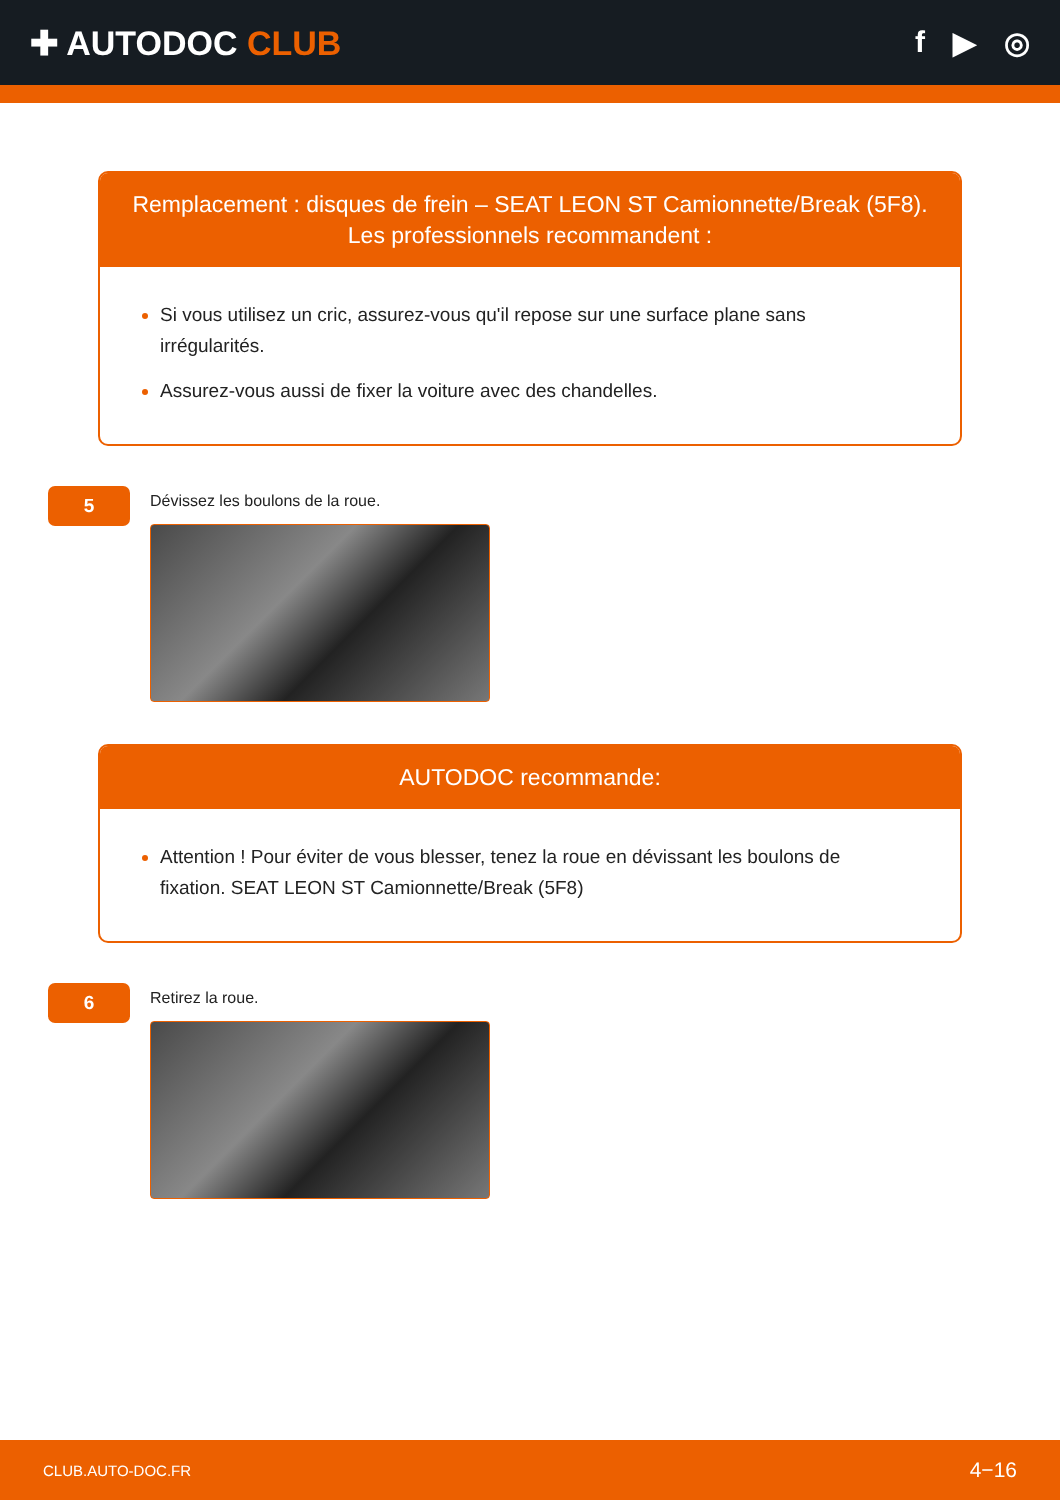✚ AUTODOC CLUB f ▶ ◎
Remplacement : disques de frein – SEAT LEON ST Camionnette/Break (5F8).
Les professionnels recommandent :
Si vous utilisez un cric, assurez-vous qu'il repose sur une surface plane sans irrégularités.
Assurez-vous aussi de fixer la voiture avec des chandelles.
5
Dévissez les boulons de la roue.
AUTODOC recommande:
Attention ! Pour éviter de vous blesser, tenez la roue en dévissant les boulons de fixation. SEAT LEON ST Camionnette/Break (5F8)
6
Retirez la roue.
CLUB.AUTO-DOC.FR 4−16